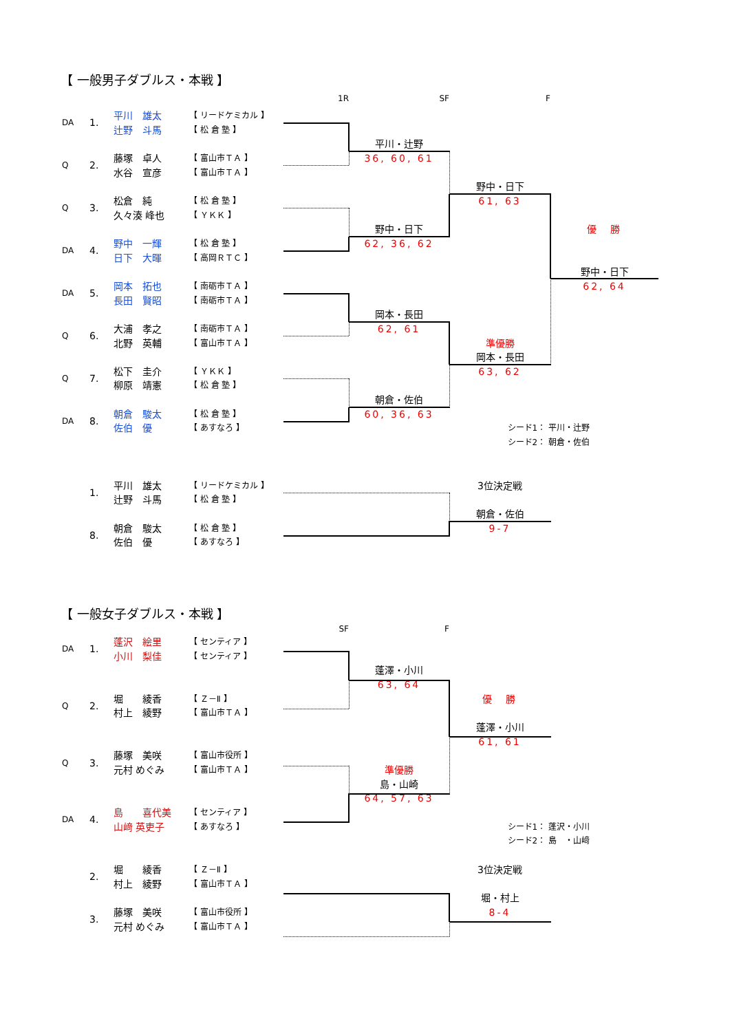【 一般男子ダブルス・本戦 】
1R
SF
F
DA
1.
平川　雄太
【 リードケミカル 】
辻野　斗馬
【 松 倉 塾 】
平川・辻野
36, 60, 61
Q
2.
藤塚　卓人
【 富山市ＴＡ 】
水谷　宣彦
【 富山市ＴＡ 】
野中・日下
61, 63
Q
3.
松倉　純
【 松 倉 塾 】
久々湊 峰也
【 ＹＫＫ 】
野中・日下
62, 36, 62
優　勝
DA
4.
野中　一輝
【 松 倉 塾 】
日下　大暉
【 高岡ＲＴＣ 】
野中・日下
62, 64
DA
5.
岡本　拓也
【 南砺市ＴＡ 】
長田　賢昭
【 南砺市ＴＡ 】
岡本・長田
62, 61
Q
6.
大浦　孝之
【 南砺市ＴＡ 】
北野　英輔
【 富山市ＴＡ 】
準優勝
岡本・長田
63, 62
Q
7.
松下　圭介
【 ＹＫＫ 】
柳原　靖憲
【 松 倉 塾 】
朝倉・佐伯
60, 36, 63
DA
8.
朝倉　駿太
【 松 倉 塾 】
佐伯　優
【 あすなろ 】
シード1： 平川・辻野
シード2： 朝倉・佐伯
1.
平川　雄太
【 リードケミカル 】
辻野　斗馬
【 松 倉 塾 】
3位決定戦
朝倉・佐伯
9-7
8.
朝倉　駿太
【 松 倉 塾 】
佐伯　優
【 あすなろ 】
【 一般女子ダブルス・本戦 】
SF
F
DA
1.
蓬沢　絵里
【 センティア 】
小川　梨佳
【 センティア 】
蓬澤・小川
63, 64
優　勝
Q
2.
堀　　綾香
【 Ｚ－Ⅱ 】
村上　綾野
【 富山市ＴＡ 】
蓬澤・小川
61, 61
Q
3.
藤塚　美咲
【 富山市役所 】
元村 めぐみ
【 富山市ＴＡ 】
準優勝
島・山崎
64, 57, 63
DA
4.
島　　喜代美
【 センティア 】
山﨑 英吏子
【 あすなろ 】
シード1： 蓬沢・小川
シード2： 島　・山﨑
2.
堀　　綾香
【 Ｚ－Ⅱ 】
村上　綾野
【 富山市ＴＡ 】
3位決定戦
堀・村上
8-4
3.
藤塚　美咲
【 富山市役所 】
元村 めぐみ
【 富山市ＴＡ 】